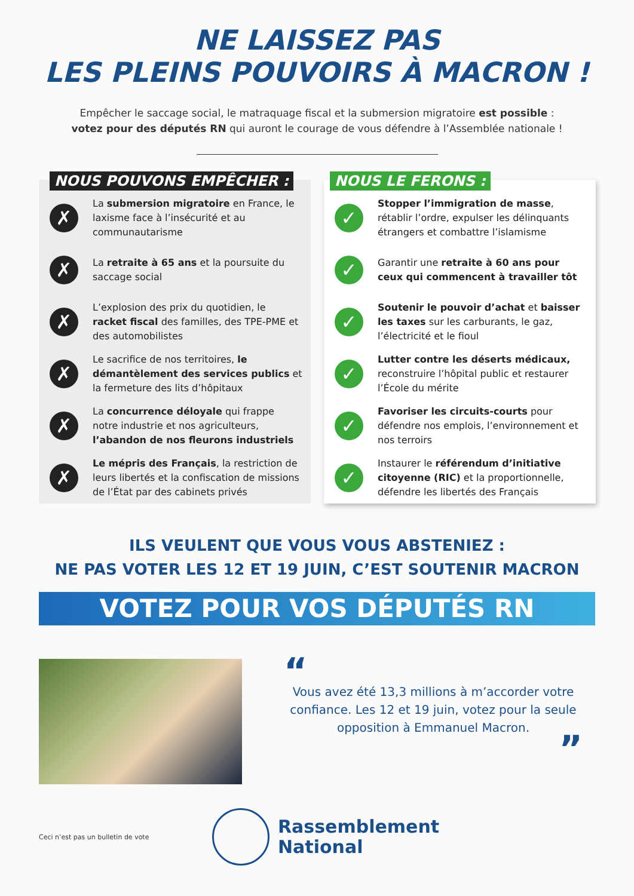NE LAISSEZ PAS
LES PLEINS POUVOIRS À MACRON !
Empêcher le saccage social, le matraquage fiscal et la submersion migratoire est possible :
votez pour des députés RN qui auront le courage de vous défendre à l’Assemblée nationale !
NOUS POUVONS EMPÊCHER :
✗
La submersion migratoire en France, le laxisme face à l’insécurité et au communautarisme
✗
La retraite à 65 ans et la poursuite du saccage social
✗
L’explosion des prix du quotidien, le racket fiscal des familles, des TPE-PME et des automobilistes
✗
Le sacrifice de nos territoires, le démantèlement des services publics et la fermeture des lits d’hôpitaux
✗
La concurrence déloyale qui frappe notre industrie et nos agriculteurs, l’abandon de nos fleurons industriels
✗
Le mépris des Français, la restriction de leurs libertés et la confiscation de missions de l’État par des cabinets privés
NOUS LE FERONS :
✓
Stopper l’immigration de masse, rétablir l’ordre, expulser les délinquants étrangers et combattre l’islamisme
✓
Garantir une retraite à 60 ans pour ceux qui commencent à travailler tôt
✓
Soutenir le pouvoir d’achat et baisser les taxes sur les carburants, le gaz, l’électricité et le fioul
✓
Lutter contre les déserts médicaux, reconstruire l’hôpital public et restaurer l’École du mérite
✓
Favoriser les circuits-courts pour défendre nos emplois, l’environnement et nos terroirs
✓
Instaurer le référendum d’initiative citoyenne (RIC) et la proportionnelle, défendre les libertés des Français
ILS VEULENT QUE VOUS VOUS ABSTENIEZ :
NE PAS VOTER LES 12 ET 19 JUIN, C’EST SOUTENIR MACRON
VOTEZ POUR VOS DÉPUTÉS RN
“
Vous avez été 13,3 millions à m’accorder votre confiance. Les 12 et 19 juin, votez pour la seule opposition à Emmanuel Macron.
”
Ceci n’est pas un bulletin de vote
Rassemblement
National